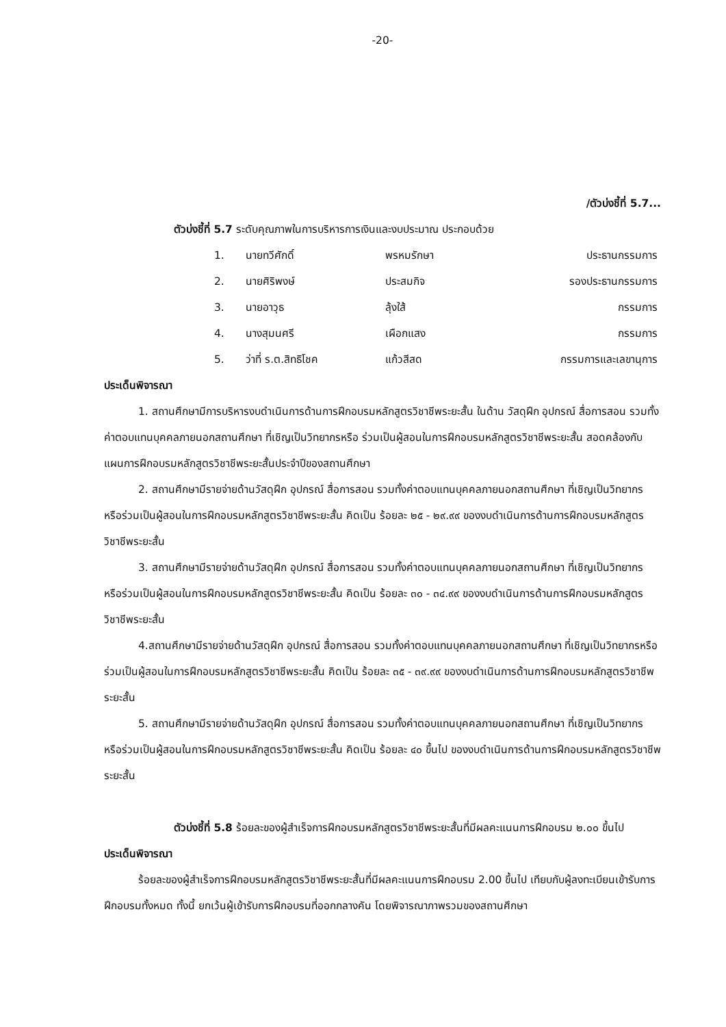-20-
/ตัวบ่งชี้ที่ 5.7...
ตัวบ่งชี้ที่ 5.7 ระดับคุณภาพในการบริหารการเงินและงบประมาณ ประกอบด้วย
| 1. | นายทวีศักดิ์ | พรหมรักษา | ประธานกรรมการ |
| 2. | นายศิริพงษ์ | ประสมกิจ | รองประธานกรรมการ |
| 3. | นายอาวุธ | ลุ้งใส้ | กรรมการ |
| 4. | นางสุมนศรี | เผือกแสง | กรรมการ |
| 5. | ว่าที่ ร.ต.สิทธิโชค | แก้วสีสด | กรรมการและเลขานุการ |
ประเด็นพิจารณา
1. สถานศึกษามีการบริหารงบดำเนินการด้านการฝึกอบรมหลักสูตรวิชาชีพระยะสั้น ในด้าน วัสดุฝึก อุปกรณ์ สื่อการสอน รวมทั้งค่าตอบแทนบุคคลภายนอกสถานศึกษา ที่เชิญเป็นวิทยากรหรือ ร่วมเป็นผู้สอนในการฝึกอบรมหลักสูตรวิชาชีพระยะสั้น สอดคล้องกับแผนการฝึกอบรมหลักสูตรวิชาชีพระยะสั้นประจำปีของสถานศึกษา
2. สถานศึกษามีรายจ่ายด้านวัสดุฝึก อุปกรณ์ สื่อการสอน รวมทั้งค่าตอบแทนบุคคลภายนอกสถานศึกษา ที่เชิญเป็นวิทยากรหรือร่วมเป็นผู้สอนในการฝึกอบรมหลักสูตรวิชาชีพระยะสั้น คิดเป็น ร้อยละ ๒๕ - ๒๙.๙๙ ของงบดำเนินการด้านการฝึกอบรมหลักสูตรวิชาชีพระยะสั้น
3. สถานศึกษามีรายจ่ายด้านวัสดุฝึก อุปกรณ์ สื่อการสอน รวมทั้งค่าตอบแทนบุคคลภายนอกสถานศึกษา ที่เชิญเป็นวิทยากรหรือร่วมเป็นผู้สอนในการฝึกอบรมหลักสูตรวิชาชีพระยะสั้น คิดเป็น ร้อยละ ๓๐ - ๓๔.๙๙ ของงบดำเนินการด้านการฝึกอบรมหลักสูตรวิชาชีพระยะสั้น
4.สถานศึกษามีรายจ่ายด้านวัสดุฝึก อุปกรณ์ สื่อการสอน รวมทั้งค่าตอบแทนบุคคลภายนอกสถานศึกษา ที่เชิญเป็นวิทยากรหรือร่วมเป็นผู้สอนในการฝึกอบรมหลักสูตรวิชาชีพระยะสั้น คิดเป็น ร้อยละ ๓๕ - ๓๙.๙๙ ของงบดำเนินการด้านการฝึกอบรมหลักสูตรวิชาชีพระยะสั้น
5. สถานศึกษามีรายจ่ายด้านวัสดุฝึก อุปกรณ์ สื่อการสอน รวมทั้งค่าตอบแทนบุคคลภายนอกสถานศึกษา ที่เชิญเป็นวิทยากรหรือร่วมเป็นผู้สอนในการฝึกอบรมหลักสูตรวิชาชีพระยะสั้น คิดเป็น ร้อยละ ๔๐ ขึ้นไป ของงบดำเนินการด้านการฝึกอบรมหลักสูตรวิชาชีพระยะสั้น
ตัวบ่งชี้ที่ 5.8 ร้อยละของผู้สำเร็จการฝึกอบรมหลักสูตรวิชาชีพระยะสั้นที่มีผลคะแนนการฝึกอบรม ๒.๐๐ ขึ้นไป
ประเด็นพิจารณา
ร้อยละของผู้สำเร็จการฝึกอบรมหลักสูตรวิชาชีพระยะสั้นที่มีผลคะแนนการฝึกอบรม 2.00 ขึ้นไป เทียบกับผู้ลงทะเบียนเข้ารับการฝึกอบรมทั้งหมด ทั้งนี้ ยกเว้นผู้เข้ารับการฝึกอบรมที่ออกกลางคัน โดยพิจารณาภาพรวมของสถานศึกษา